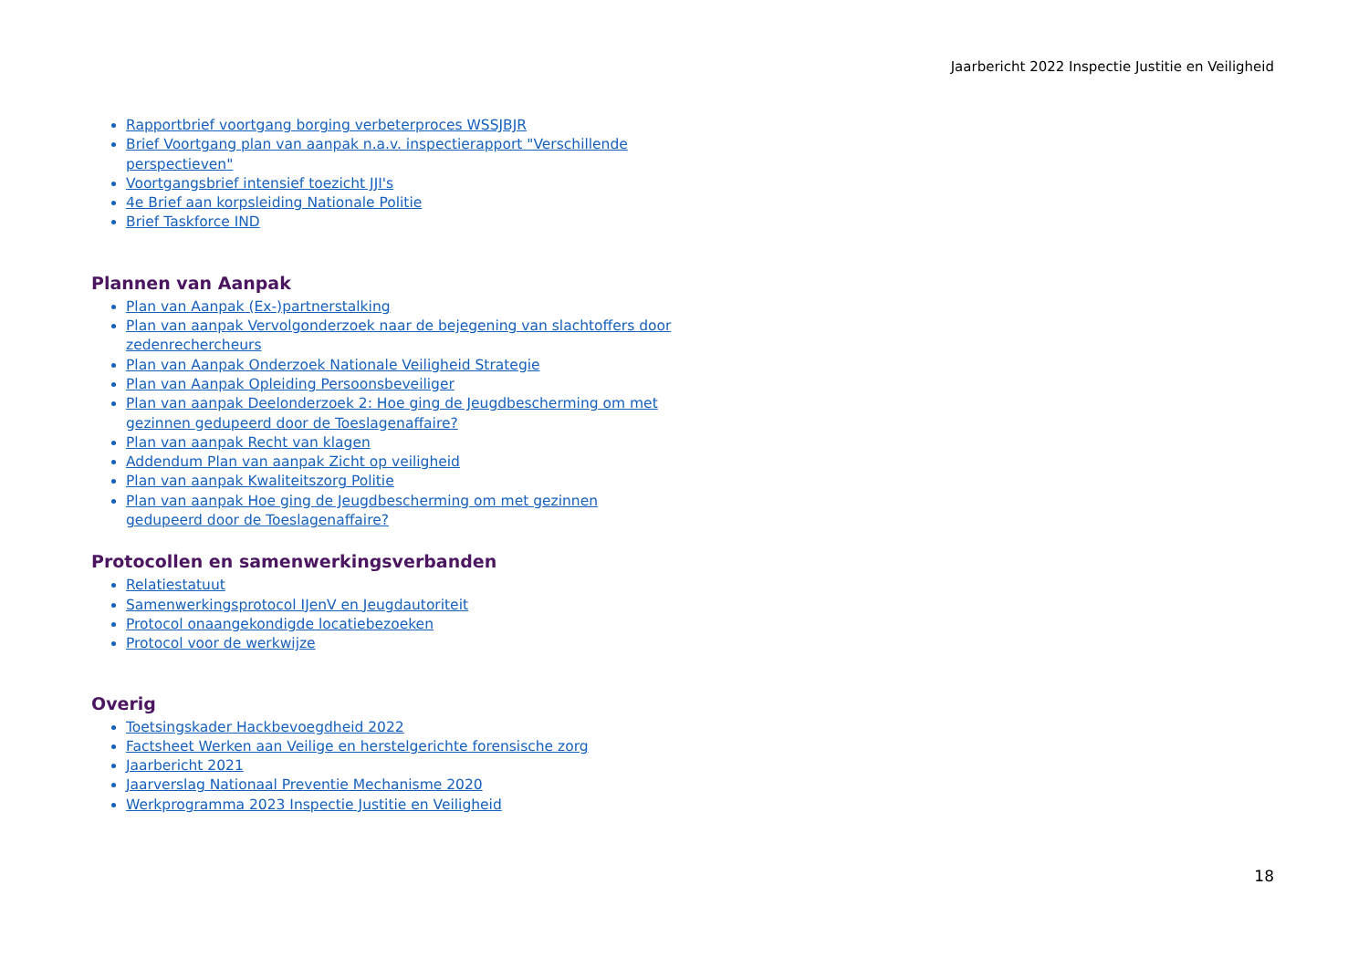Jaarbericht 2022 Inspectie Justitie en Veiligheid
Rapportbrief voortgang borging verbeterproces WSSJBJR
Brief Voortgang plan van aanpak n.a.v. inspectierapport "Verschillende perspectieven"
Voortgangsbrief intensief toezicht JJI's
4e Brief aan korpsleiding Nationale Politie
Brief Taskforce IND
Plannen van Aanpak
Plan van Aanpak (Ex-)partnerstalking
Plan van aanpak Vervolgonderzoek naar de bejegening van slachtoffers door zedenrechercheurs
Plan van Aanpak Onderzoek Nationale Veiligheid Strategie
Plan van Aanpak Opleiding Persoonsbeveiliger
Plan van aanpak Deelonderzoek 2: Hoe ging de Jeugdbescherming om met gezinnen gedupeerd door de Toeslagenaffaire?
Plan van aanpak Recht van klagen
Addendum Plan van aanpak Zicht op veiligheid
Plan van aanpak Kwaliteitszorg Politie
Plan van aanpak Hoe ging de Jeugdbescherming om met gezinnen gedupeerd door de Toeslagenaffaire?
Protocollen en samenwerkingsverbanden
Relatiestatuut
Samenwerkingsprotocol IJenV en Jeugdautoriteit
Protocol onaangekondigde locatiebezoeken
Protocol voor de werkwijze
Overig
Toetsingskader Hackbevoegdheid 2022
Factsheet Werken aan Veilige en herstelgerichte forensische zorg
Jaarbericht 2021
Jaarverslag Nationaal Preventie Mechanisme 2020
Werkprogramma 2023 Inspectie Justitie en Veiligheid
18